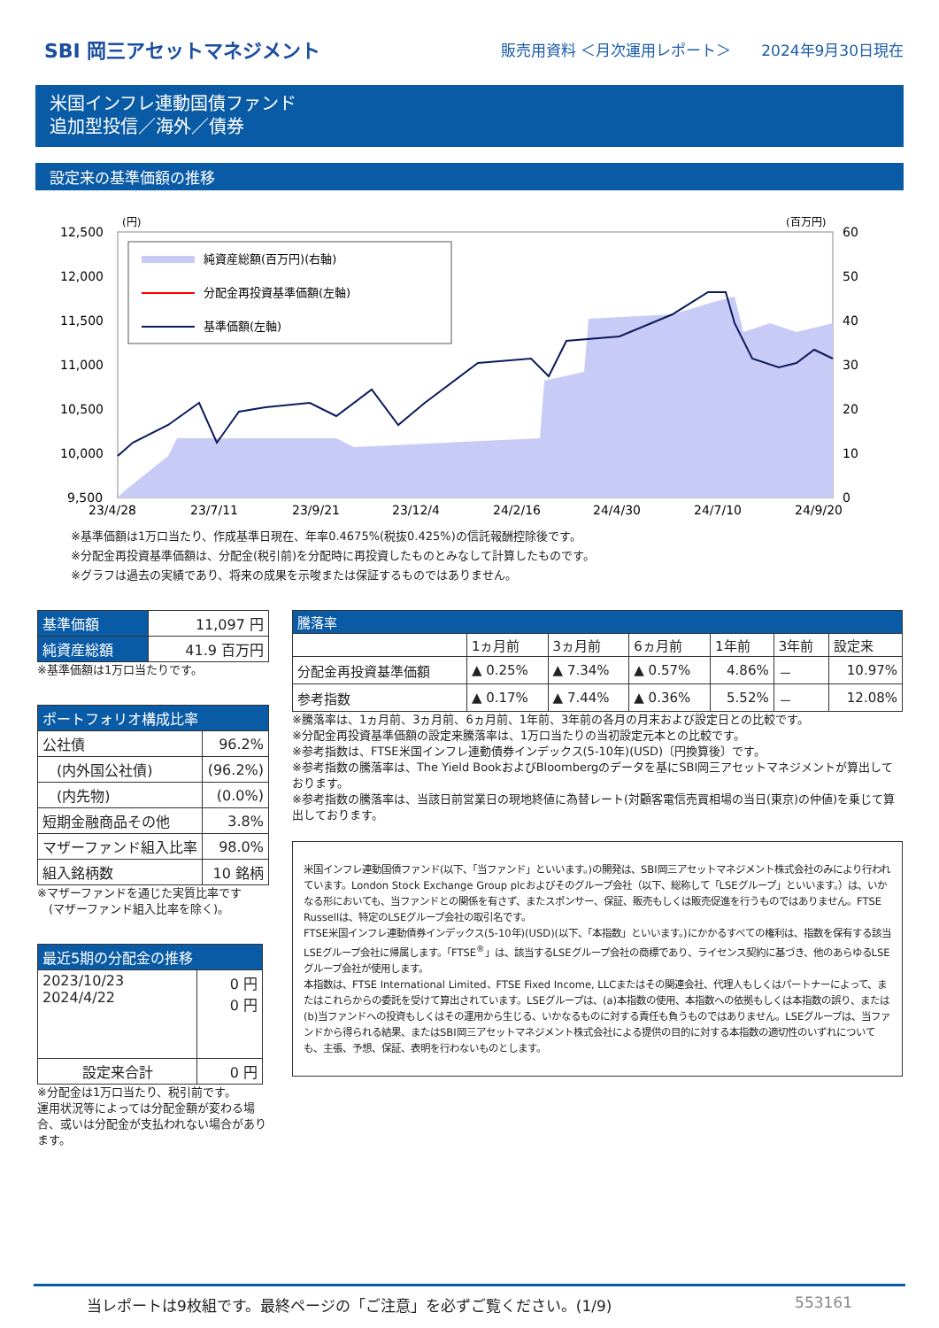SBI 岡三アセットマネジメント
販売用資料 ＜月次運用レポート＞　　2024年9月30日現在
米国インフレ連動国債ファンド
追加型投信／海外／債券
設定来の基準価額の推移
(円)
(百万円)
12,500
12,000
11,500
11,000
10,500
10,000
9,500
60
50
40
30
20
10
0
23/4/28
23/7/11
23/9/21
23/12/4
24/2/16
24/4/30
24/7/10
24/9/20
純資産総額(百万円)(右軸)
分配金再投資基準価額(左軸)
基準価額(左軸)
※基準価額は1万口当たり、作成基準日現在、年率0.4675%(税抜0.425%)の信託報酬控除後です。
※分配金再投資基準価額は、分配金(税引前)を分配時に再投資したものとみなして計算したものです。
※グラフは過去の実績であり、将来の成果を示唆または保証するものではありません。
| 基準価額 | 11,097 円 |
| 純資産総額 | 41.9 百万円 |
※基準価額は1万口当たりです。
| ポートフォリオ構成比率 | |
| --- | --- |
| 公社債 | 96.2% |
| (内外国公社債) | (96.2%) |
| (内先物) | (0.0%) |
| 短期金融商品その他 | 3.8% |
| マザーファンド組入比率 | 98.0% |
| 組入銘柄数 | 10 銘柄 |
※マザーファンドを通じた実質比率です
　(マザーファンド組入比率を除く)。
| 最近5期の分配金の推移 | |
| --- | --- |
| 2023/10/23 2024/4/22 | 0 円 0 円 |
| 設定来合計 | 0 円 |
※分配金は1万口当たり、税引前です。
運用状況等によっては分配金額が変わる場合、或いは分配金が支払われない場合があります。
| 騰落率 | | | | | | |
| --- | --- | --- | --- | --- | --- | --- |
| | 1ヵ月前 | 3ヵ月前 | 6ヵ月前 | 1年前 | 3年前 | 設定来 |
| 分配金再投資基準価額 | ▲ 0.25% | ▲ 7.34% | ▲ 0.57% | 4.86% | － | 10.97% |
| 参考指数 | ▲ 0.17% | ▲ 7.44% | ▲ 0.36% | 5.52% | － | 12.08% |
※騰落率は、1ヵ月前、3ヵ月前、6ヵ月前、1年前、3年前の各月の月末および設定日との比較です。
※分配金再投資基準価額の設定来騰落率は、1万口当たりの当初設定元本との比較です。
※参考指数は、FTSE米国インフレ連動債券インデックス(5-10年)(USD)〔円換算後〕です。
※参考指数の騰落率は、The Yield BookおよびBloombergのデータを基にSBI岡三アセットマネジメントが算出しております。
※参考指数の騰落率は、当該日前営業日の現地終値に為替レート(対顧客電信売買相場の当日(東京)の仲値)を乗じて算出しております。
米国インフレ連動国債ファンド(以下、「当ファンド」といいます。)の開発は、SBI岡三アセットマネジメント株式会社のみにより行われています。London Stock Exchange Group plcおよびそのグループ会社（以下、総称して「LSEグループ」といいます。）は、いかなる形においても、当ファンドとの関係を有さず、またスポンサー、保証、販売もしくは販売促進を行うものではありません。FTSE Russellは、特定のLSEグループ会社の取引名です。
FTSE米国インフレ連動債券インデックス(5-10年)(USD)(以下、「本指数」といいます。)にかかるすべての権利は、指数を保有する該当LSEグループ会社に帰属します。「FTSE<sup>®</sup>」は、該当するLSEグループ会社の商標であり、ライセンス契約に基づき、他のあらゆるLSEグループ会社が使用します。
本指数は、FTSE International Limited、FTSE Fixed Income, LLCまたはその関連会社、代理人もしくはパートナーによって、またはこれらからの委託を受けて算出されています。LSEグループは、(a)本指数の使用、本指数への依拠もしくは本指数の誤り、または(b)当ファンドへの投資もしくはその運用から生じる、いかなるものに対する責任も負うものではありません。LSEグループは、当ファンドから得られる結果、またはSBI岡三アセットマネジメント株式会社による提供の目的に対する本指数の適切性のいずれについても、主張、予想、保証、表明を行わないものとします。
当レポートは9枚組です。最終ページの「ご注意」を必ずご覧ください。(1/9) 553161